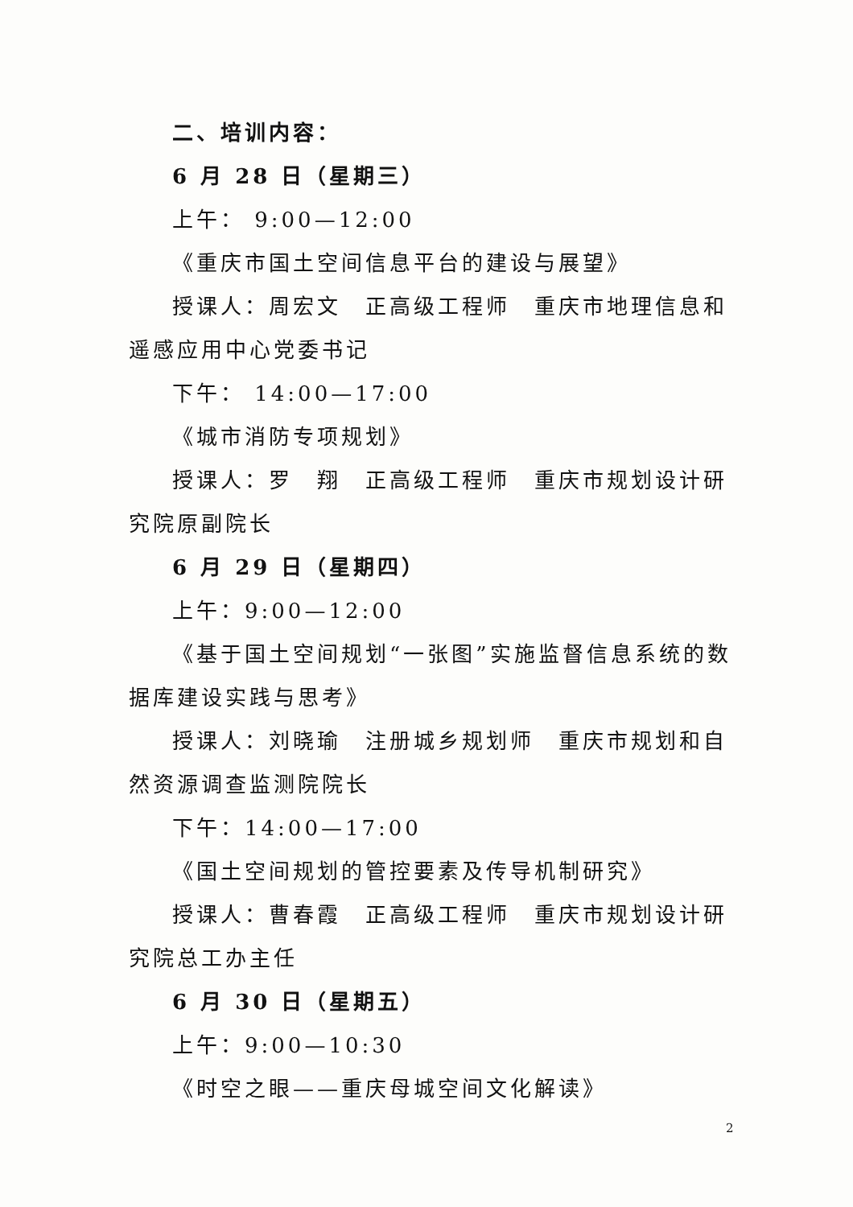二、培训内容：
6 月 28 日（星期三）
上午： 9:00—12:00
《重庆市国土空间信息平台的建设与展望》
授课人：周宏文　正高级工程师　重庆市地理信息和遥感应用中心党委书记
下午： 14:00—17:00
《城市消防专项规划》
授课人：罗　翔　正高级工程师　重庆市规划设计研究院原副院长
6 月 29 日（星期四）
上午：9:00—12:00
《基于国土空间规划“一张图”实施监督信息系统的数据库建设实践与思考》
授课人：刘晓瑜　注册城乡规划师　重庆市规划和自然资源调查监测院院长
下午：14:00—17:00
《国土空间规划的管控要素及传导机制研究》
授课人：曹春霞　正高级工程师　重庆市规划设计研究院总工办主任
6 月 30 日（星期五）
上午：9:00—10:30
《时空之眼——重庆母城空间文化解读》
2